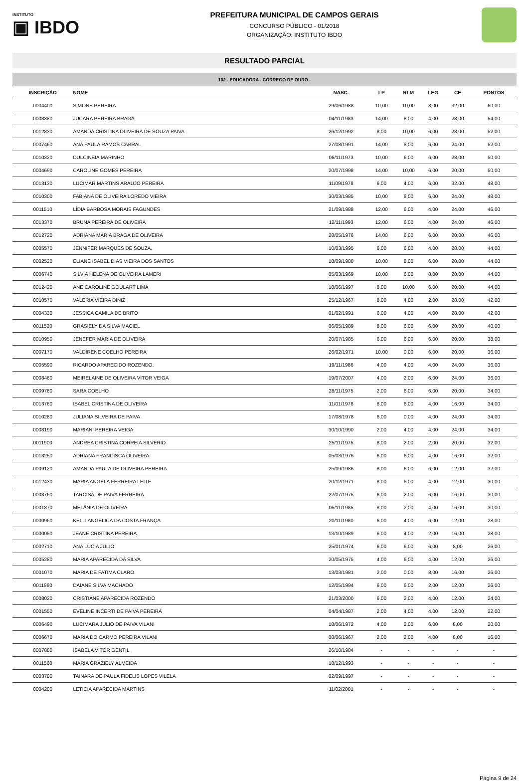INSTITUTO
▣ IBDO
PREFEITURA MUNICIPAL DE CAMPOS GERAIS
CONCURSO PÚBLICO - 01/2018
ORGANIZAÇÃO: INSTITUTO IBDO
RESULTADO PARCIAL
| 102 - EDUCADORA - CÓRREGO DE OURO - | | | | | | | |
| --- | --- | --- | --- | --- | --- | --- | --- |
| INSCRIÇÃO | NOME | NASC. | LP | RLM | LEG | CE | PONTOS |
| 0004400 | SIMONE PEREIRA | 29/06/1988 | 10,00 | 10,00 | 8,00 | 32,00 | 60,00 |
| 0008380 | JUCARA PEREIRA BRAGA | 04/11/1983 | 14,00 | 8,00 | 4,00 | 28,00 | 54,00 |
| 0012830 | AMANDA CRISTINA OLIVEIRA DE SOUZA PAIVA | 26/12/1992 | 8,00 | 10,00 | 6,00 | 28,00 | 52,00 |
| 0007460 | ANA PAULA RAMOS CABRAL | 27/08/1991 | 14,00 | 8,00 | 6,00 | 24,00 | 52,00 |
| 0010320 | DULCINEIA MARINHO | 06/11/1973 | 10,00 | 6,00 | 6,00 | 28,00 | 50,00 |
| 0004690 | CAROLINE GOMES PEREIRA | 20/07/1998 | 14,00 | 10,00 | 6,00 | 20,00 | 50,00 |
| 0013130 | LUCIMAR MARTINS ARAUJO PEREIRA | 11/09/1978 | 6,00 | 4,00 | 6,00 | 32,00 | 48,00 |
| 0010300 | FABIANA DE OLIVEIRA LOREDO VIEIRA | 30/03/1985 | 10,00 | 8,00 | 6,00 | 24,00 | 48,00 |
| 0011510 | LÍDIA BARBOSA MORAIS FAGUNDES | 21/09/1988 | 12,00 | 6,00 | 4,00 | 24,00 | 46,00 |
| 0013370 | BRUNA PEREIRA DE OLIVEIRA | 12/11/1993 | 12,00 | 6,00 | 4,00 | 24,00 | 46,00 |
| 0012720 | ADRIANA MARIA BRAGA DE OLIVEIRA | 28/05/1976 | 14,00 | 6,00 | 6,00 | 20,00 | 46,00 |
| 0005570 | JENNIFER MARQUES DE SOUZA. | 10/03/1995 | 6,00 | 6,00 | 4,00 | 28,00 | 44,00 |
| 0002520 | ELIANE ISABEL DIAS VIEIRA DOS SANTOS | 18/09/1980 | 10,00 | 8,00 | 6,00 | 20,00 | 44,00 |
| 0006740 | SILVIA HELENA DE OLIVEIRA LAMERI | 05/03/1969 | 10,00 | 6,00 | 8,00 | 20,00 | 44,00 |
| 0012420 | ANE CAROLINE GOULART LIMA | 18/06/1997 | 8,00 | 10,00 | 6,00 | 20,00 | 44,00 |
| 0010570 | VALERIA VIEIRA DINIZ | 25/12/1967 | 8,00 | 4,00 | 2,00 | 28,00 | 42,00 |
| 0004330 | JESSICA CAMILA DE BRITO | 01/02/1991 | 6,00 | 4,00 | 4,00 | 28,00 | 42,00 |
| 0011520 | GRASIELY DA SILVA MACIEL | 06/05/1989 | 8,00 | 6,00 | 6,00 | 20,00 | 40,00 |
| 0010950 | JENEFER MARIA DE OLIVEIRA | 20/07/1985 | 6,00 | 6,00 | 6,00 | 20,00 | 38,00 |
| 0007170 | VALDIRENE COELHO PEREIRA | 26/02/1971 | 10,00 | 0,00 | 6,00 | 20,00 | 36,00 |
| 0005590 | RICARDO APARECIDO ROZENDO. | 19/11/1986 | 4,00 | 4,00 | 4,00 | 24,00 | 36,00 |
| 0008460 | MEIRELAINE DE OLIVEIRA VITOR VEIGA | 19/07/2007 | 4,00 | 2,00 | 6,00 | 24,00 | 36,00 |
| 0009760 | SARA COELHO | 28/11/1975 | 2,00 | 6,00 | 6,00 | 20,00 | 34,00 |
| 0013760 | ISABEL CRISTINA DE OLIVEIRA | 11/01/1978 | 8,00 | 6,00 | 4,00 | 16,00 | 34,00 |
| 0010280 | JULIANA SILVEIRA DE PAIVA | 17/08/1978 | 6,00 | 0,00 | 4,00 | 24,00 | 34,00 |
| 0008190 | MARIANI PEREIRA VEIGA | 30/10/1990 | 2,00 | 4,00 | 4,00 | 24,00 | 34,00 |
| 0011900 | ANDREA CRISTINA CORREIA SILVERIO | 25/11/1975 | 8,00 | 2,00 | 2,00 | 20,00 | 32,00 |
| 0013250 | ADRIANA FRANCISCA OLIVEIRA | 05/03/1976 | 6,00 | 6,00 | 4,00 | 16,00 | 32,00 |
| 0009120 | AMANDA PAULA DE OLIVEIRA PEREIRA | 25/09/1986 | 8,00 | 6,00 | 6,00 | 12,00 | 32,00 |
| 0012430 | MARIA ANGELA FERREIRA LEITE | 20/12/1971 | 8,00 | 6,00 | 4,00 | 12,00 | 30,00 |
| 0003760 | TARCISA DE PAIVA FERREIRA | 22/07/1975 | 6,00 | 2,00 | 6,00 | 16,00 | 30,00 |
| 0001870 | MELÂNIA DE OLIVEIRA | 05/11/1985 | 8,00 | 2,00 | 4,00 | 16,00 | 30,00 |
| 0000960 | KELLI ANGELICA DA COSTA FRANÇA | 20/11/1980 | 6,00 | 4,00 | 6,00 | 12,00 | 28,00 |
| 0000050 | JEANE CRISTINA PEREIRA | 13/10/1989 | 6,00 | 4,00 | 2,00 | 16,00 | 28,00 |
| 0002710 | ANA LUCIA JULIO | 25/01/1974 | 6,00 | 6,00 | 6,00 | 8,00 | 26,00 |
| 0005280 | MARIA APARECIDA DA SILVA | 20/05/1975 | 4,00 | 6,00 | 4,00 | 12,00 | 26,00 |
| 0001070 | MARIA DE FATIMA CLARO | 13/03/1981 | 2,00 | 0,00 | 8,00 | 16,00 | 26,00 |
| 0011980 | DAIANE SILVA MACHADO | 12/05/1994 | 6,00 | 6,00 | 2,00 | 12,00 | 26,00 |
| 0008020 | CRISTIANE APARECIDA ROZENDO | 21/03/2000 | 6,00 | 2,00 | 4,00 | 12,00 | 24,00 |
| 0001550 | EVELINE INCERTI DE PAIVA PEREIRA | 04/04/1987 | 2,00 | 4,00 | 4,00 | 12,00 | 22,00 |
| 0006490 | LUCIMARA JULIO DE PAIVA VILANI | 18/06/1972 | 4,00 | 2,00 | 6,00 | 8,00 | 20,00 |
| 0006670 | MARIA DO CARMO PEREIRA VILANI | 08/06/1967 | 2,00 | 2,00 | 4,00 | 8,00 | 16,00 |
| 0007880 | ISABELA VITOR GENTIL | 26/10/1984 | - | - | - | - | - |
| 0011560 | MARIA GRAZIELY ALMEIDA | 18/12/1993 | - | - | - | - | - |
| 0003700 | TAINARA DE PAULA FIDELIS LOPES VILELA | 02/09/1997 | - | - | - | - | - |
| 0004200 | LETICIA APARECIDA MARTINS | 11/02/2001 | - | - | - | - | - |
Página 9 de 24